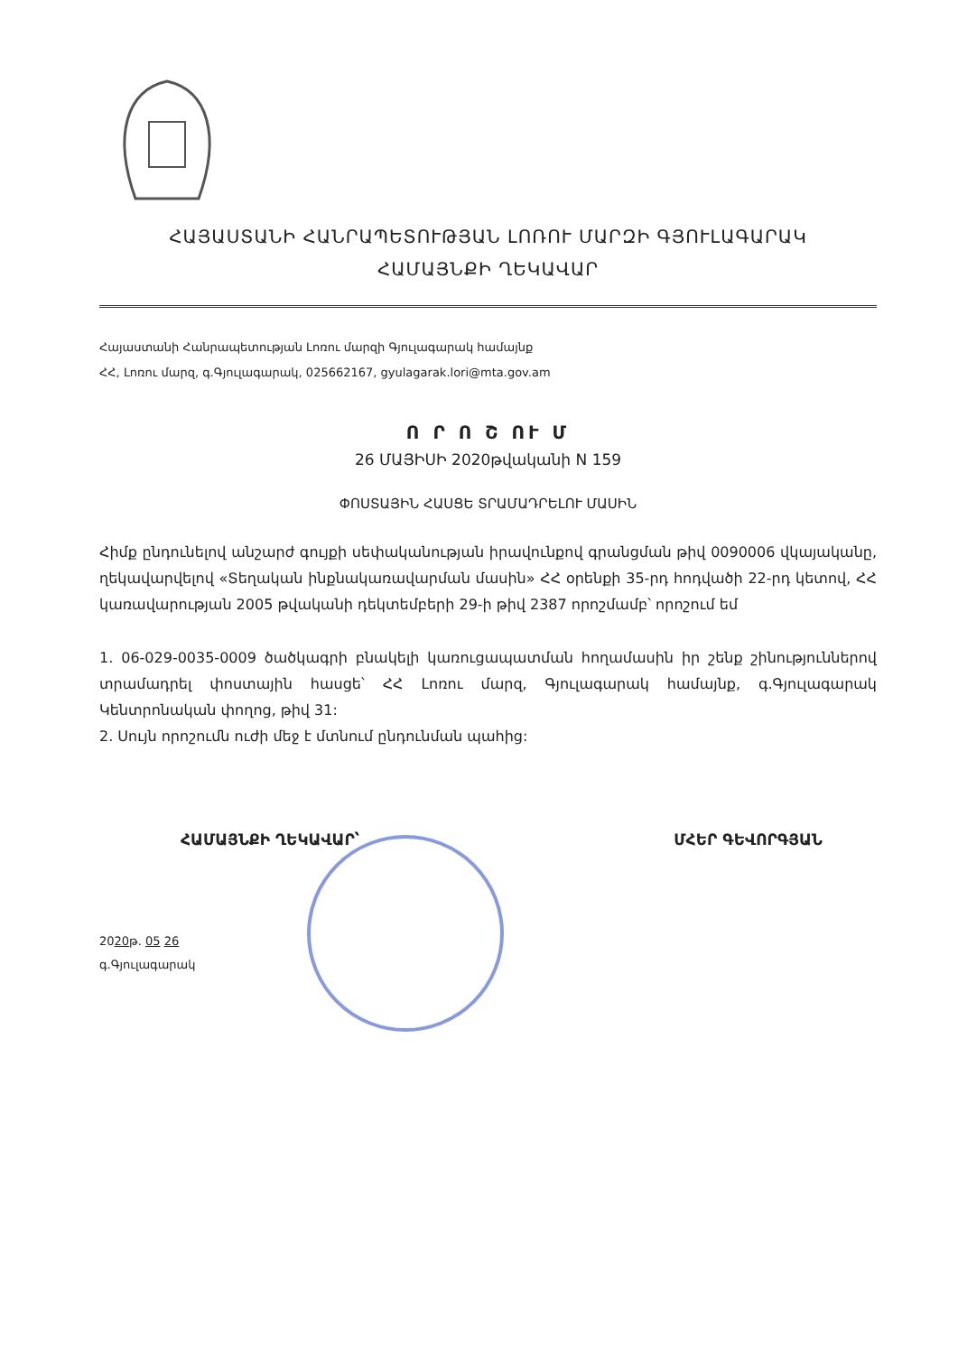ՀԱՅԱՍՏԱՆԻ ՀԱՆՐԱՊԵՏՈՒԹՅԱՆ ԼՈՌՈՒ ՄԱՐԶԻ ԳՅՈՒԼԱԳԱՐԱԿ
ՀԱՄԱՅՆՔԻ ՂԵԿԱՎԱՐ
Հայաստանի Հանրապետության Լոռու մարզի Գյուլագարակ համայնք
ՀՀ, Լոռու մարզ, գ.Գյուլագարակ, 025662167, gyulagarak.lori@mta.gov.am
Ո Ր Ո Շ ՈՒ Մ
26 ՄԱՅԻՍԻ 2020թվականի N 159
ՓՈՍՏԱՅԻՆ ՀԱՍՑԵ ՏՐԱՄԱԴՐԵԼՈՒ ՄԱՍԻՆ
Հիմք ընդունելով անշարժ գույքի սեփականության իրավունքով գրանցման թիվ 0090006 վկայականը, ղեկավարվելով «Տեղական ինքնակառավարման մասին» ՀՀ օրենքի 35-րդ հոդվածի 22-րդ կետով, ՀՀ կառավարության 2005 թվականի դեկտեմբերի 29-ի թիվ 2387 որոշմամբ՝ որոշում եմ
1. 06-029-0035-0009 ծածկագրի բնակելի կառուցապատման հողամասին իր շենք շինություններով տրամադրել փոստային հասցե՝ ՀՀ Լոռու մարզ, Գյուլագարակ համայնք, գ.Գյուլագարակ Կենտրոնական փողոց, թիվ 31:
2. Սույն որոշումն ուժի մեջ է մտնում ընդունման պահից:
ՀԱՄԱՅՆՔԻ ՂԵԿԱՎԱՐ՝ ՄՀԵՐ ԳԵՎՈՐԳՅԱՆ
2020թ. 05 26
գ.Գյուլագարակ